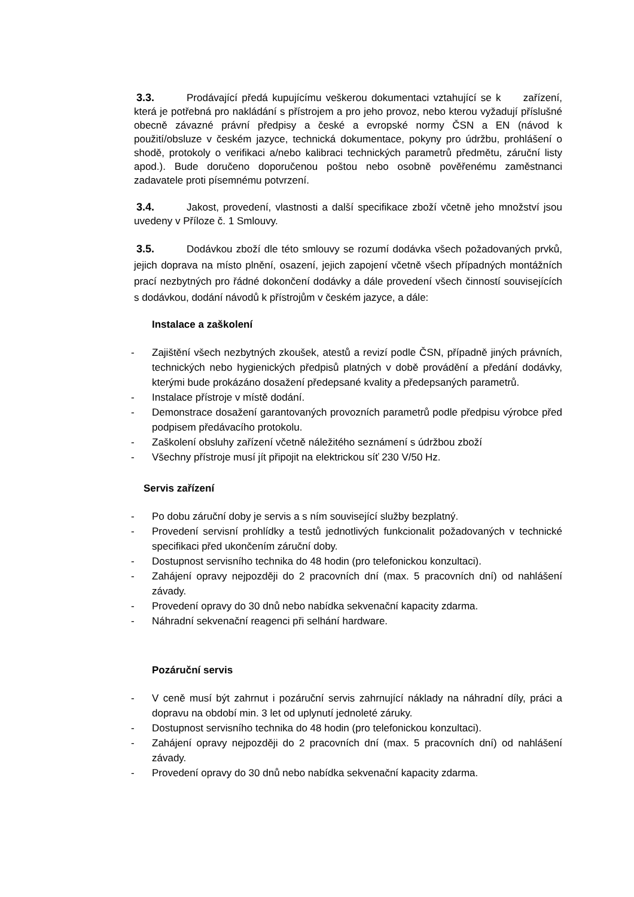3.3. Prodávající předá kupujícímu veškerou dokumentaci vztahující se k zařízení, která je potřebná pro nakládání s přístrojem a pro jeho provoz, nebo kterou vyžadují příslušné obecně závazné právní předpisy a české a evropské normy ČSN a EN (návod k použití/obsluze v českém jazyce, technická dokumentace, pokyny pro údržbu, prohlášení o shodě, protokoly o verifikaci a/nebo kalibraci technických parametrů předmětu, záruční listy apod.). Bude doručeno doporučenou poštou nebo osobně pověřenému zaměstnanci zadavatele proti písemnému potvrzení.
3.4. Jakost, provedení, vlastnosti a další specifikace zboží včetně jeho množství jsou uvedeny v Příloze č. 1 Smlouvy.
3.5. Dodávkou zboží dle této smlouvy se rozumí dodávka všech požadovaných prvků, jejich doprava na místo plnění, osazení, jejich zapojení včetně všech případných montážních prací nezbytných pro řádné dokončení dodávky a dále provedení všech činností souvisejících s dodávkou, dodání návodů k přístrojům v českém jazyce, a dále:
Instalace a zaškolení
- Zajištění všech nezbytných zkoušek, atestů a revizí podle ČSN, případně jiných právních, technických nebo hygienických předpisů platných v době provádění a předání dodávky, kterými bude prokázáno dosažení předepsané kvality a předepsaných parametrů.
- Instalace přístroje v místě dodání.
- Demonstrace dosažení garantovaných provozních parametrů podle předpisu výrobce před podpisem předávacího protokolu.
- Zaškolení obsluhy zařízení včetně náležitého seznámení s údržbou zboží
- Všechny přístroje musí jít připojit na elektrickou síť 230 V/50 Hz.
Servis zařízení
- Po dobu záruční doby je servis a s ním související služby bezplatný.
- Provedení servisní prohlídky a testů jednotlivých funkcionalit požadovaných v technické specifikaci před ukončením záruční doby.
- Dostupnost servisního technika do 48 hodin (pro telefonickou konzultaci).
- Zahájení opravy nejpozději do 2 pracovních dní (max. 5 pracovních dní) od nahlášení závady.
- Provedení opravy do 30 dnů nebo nabídka sekvenační kapacity zdarma.
- Náhradní sekvenační reagenci při selhání hardware.
Pozáruční servis
- V ceně musí být zahrnut i pozáruční servis zahrnující náklady na náhradní díly, práci a dopravu na období min. 3 let od uplynutí jednoleté záruky.
- Dostupnost servisního technika do 48 hodin (pro telefonickou konzultaci).
- Zahájení opravy nejpozději do 2 pracovních dní (max. 5 pracovních dní) od nahlášení závady.
- Provedení opravy do 30 dnů nebo nabídka sekvenační kapacity zdarma.